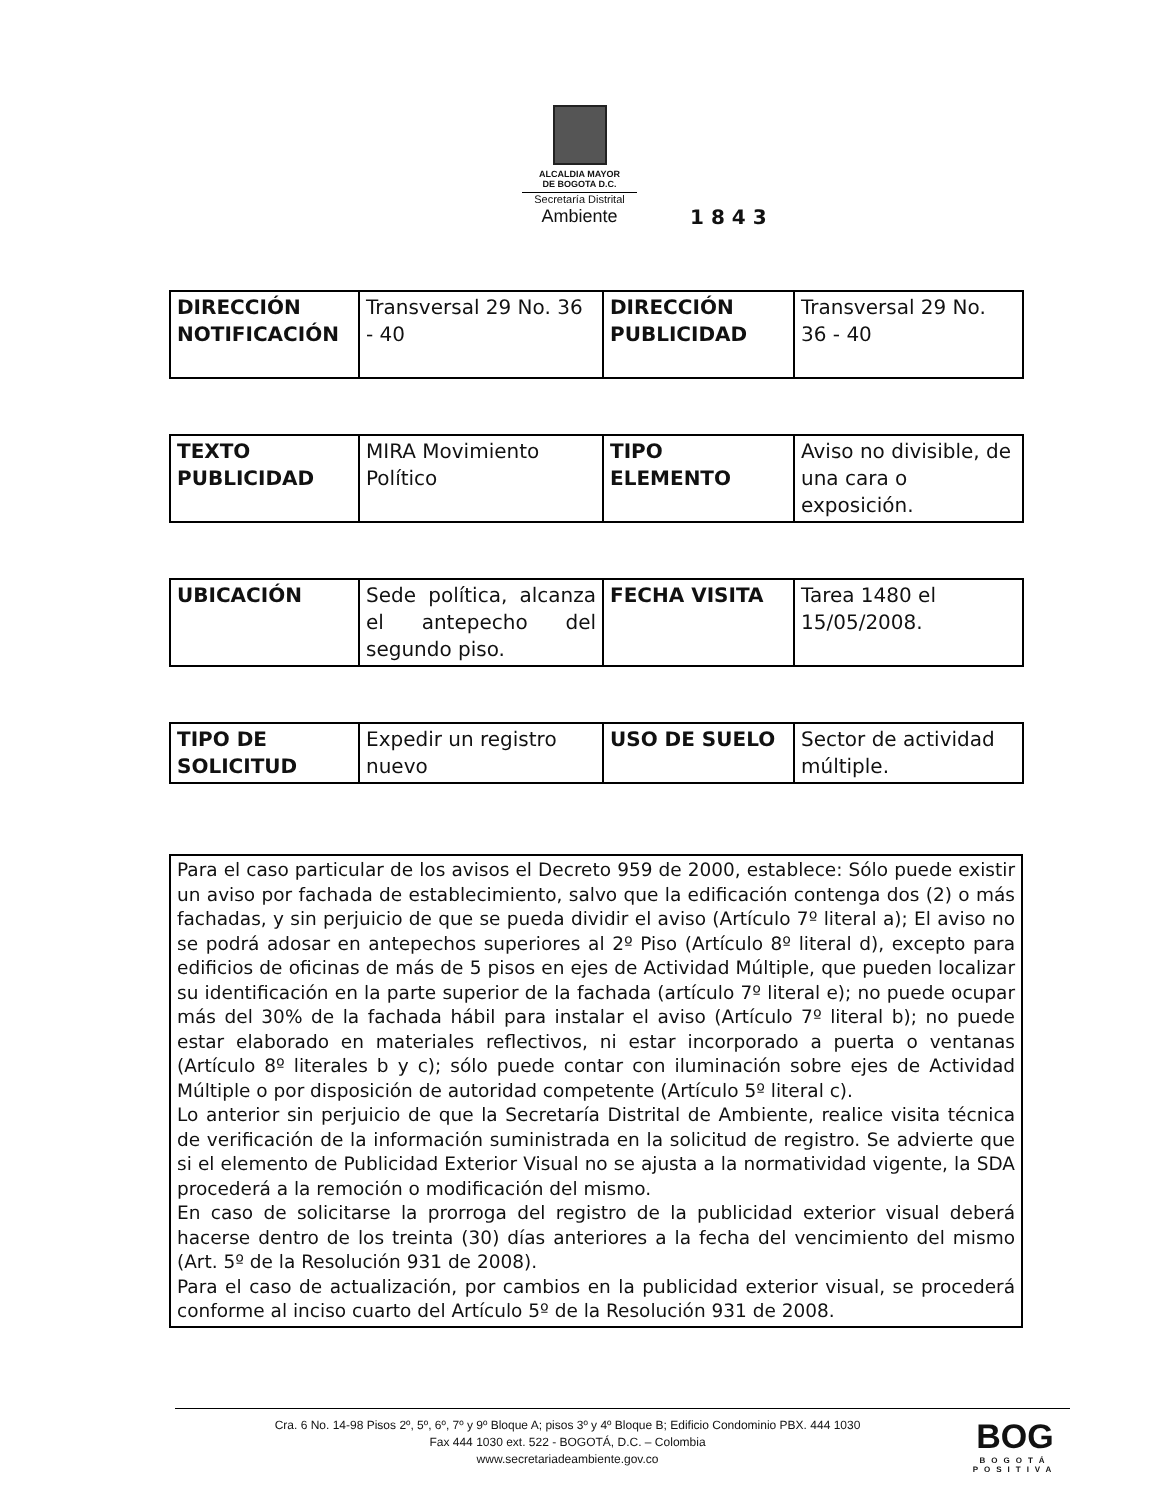ALCALDIA MAYOR
DE BOGOTA D.C.
Secretaría Distrital
Ambiente
1 8 4 3
| DIRECCIÓN NOTIFICACIÓN | Transversal 29 No. 36 - 40 | DIRECCIÓN PUBLICIDAD | Transversal 29 No. 36 - 40 |
| TEXTO PUBLICIDAD | MIRA Movimiento Político | TIPO ELEMENTO | Aviso no divisible, de una cara o exposición. |
| UBICACIÓN | Sede política, alcanza el antepecho del segundo piso. | FECHA VISITA | Tarea 1480 el 15/05/2008. |
| TIPO DE SOLICITUD | Expedir un registro nuevo | USO DE SUELO | Sector de actividad múltiple. |
Para el caso particular de los avisos el Decreto 959 de 2000, establece: Sólo puede existir un aviso por fachada de establecimiento, salvo que la edificación contenga dos (2) o más fachadas, y sin perjuicio de que se pueda dividir el aviso (Artículo 7º literal a); El aviso no se podrá adosar en antepechos superiores al 2º Piso (Artículo 8º literal d), excepto para edificios de oficinas de más de 5 pisos en ejes de Actividad Múltiple, que pueden localizar su identificación en la parte superior de la fachada (artículo 7º literal e); no puede ocupar más del 30% de la fachada hábil para instalar el aviso (Artículo 7º literal b); no puede estar elaborado en materiales reflectivos, ni estar incorporado a puerta o ventanas (Artículo 8º literales b y c); sólo puede contar con iluminación sobre ejes de Actividad Múltiple o por disposición de autoridad competente (Artículo 5º literal c).
Lo anterior sin perjuicio de que la Secretaría Distrital de Ambiente, realice visita técnica de verificación de la información suministrada en la solicitud de registro. Se advierte que si el elemento de Publicidad Exterior Visual no se ajusta a la normatividad vigente, la SDA procederá a la remoción o modificación del mismo.
En caso de solicitarse la prorroga del registro de la publicidad exterior visual deberá hacerse dentro de los treinta (30) días anteriores a la fecha del vencimiento del mismo (Art. 5º de la Resolución 931 de 2008).
Para el caso de actualización, por cambios en la publicidad exterior visual, se procederá conforme al inciso cuarto del Artículo 5º de la Resolución 931 de 2008.
Cra. 6 No. 14-98 Pisos 2º, 5º, 6º, 7º y 9º Bloque A; pisos 3º y 4º Bloque B; Edificio Condominio PBX. 444 1030
Fax 444 1030 ext. 522 - BOGOTÁ, D.C. – Colombia
www.secretariadeambiente.gov.co
BOG
BOGOTÁ POSITIVA